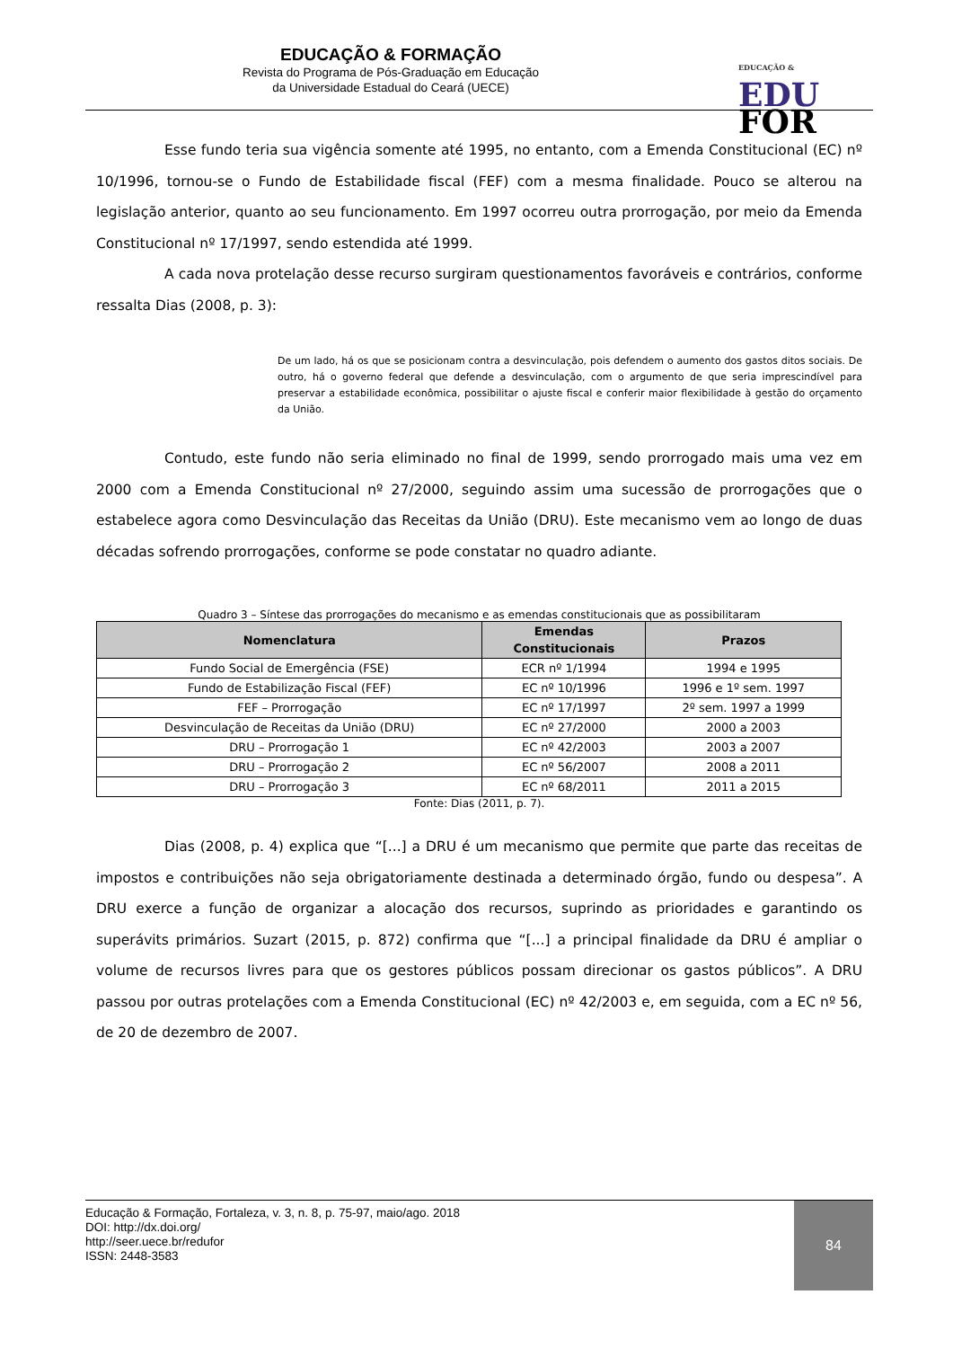EDUCAÇÃO & FORMAÇÃO
Revista do Programa de Pós-Graduação em Educação
da Universidade Estadual do Ceará (UECE)
EDUCAÇÃO &
EDU
FOR
Esse fundo teria sua vigência somente até 1995, no entanto, com a Emenda Constitucional (EC) nº 10/1996, tornou-se o Fundo de Estabilidade fiscal (FEF) com a mesma finalidade. Pouco se alterou na legislação anterior, quanto ao seu funcionamento. Em 1997 ocorreu outra prorrogação, por meio da Emenda Constitucional nº 17/1997, sendo estendida até 1999.
A cada nova protelação desse recurso surgiram questionamentos favoráveis e contrários, conforme ressalta Dias (2008, p. 3):
De um lado, há os que se posicionam contra a desvinculação, pois defendem o aumento dos gastos ditos sociais. De outro, há o governo federal que defende a desvinculação, com o argumento de que seria imprescindível para preservar a estabilidade econômica, possibilitar o ajuste fiscal e conferir maior flexibilidade à gestão do orçamento da União.
Contudo, este fundo não seria eliminado no final de 1999, sendo prorrogado mais uma vez em 2000 com a Emenda Constitucional nº 27/2000, seguindo assim uma sucessão de prorrogações que o estabelece agora como Desvinculação das Receitas da União (DRU). Este mecanismo vem ao longo de duas décadas sofrendo prorrogações, conforme se pode constatar no quadro adiante.
Quadro 3 – Síntese das prorrogações do mecanismo e as emendas constitucionais que as possibilitaram
| Nomenclatura | Emendas Constitucionais | Prazos |
| --- | --- | --- |
| Fundo Social de Emergência (FSE) | ECR nº 1/1994 | 1994 e 1995 |
| Fundo de Estabilização Fiscal (FEF) | EC nº 10/1996 | 1996 e 1º sem. 1997 |
| FEF – Prorrogação | EC nº 17/1997 | 2º sem. 1997 a 1999 |
| Desvinculação de Receitas da União (DRU) | EC nº 27/2000 | 2000 a 2003 |
| DRU – Prorrogação 1 | EC nº 42/2003 | 2003 a 2007 |
| DRU – Prorrogação 2 | EC nº 56/2007 | 2008 a 2011 |
| DRU – Prorrogação 3 | EC nº 68/2011 | 2011 a 2015 |
Fonte: Dias (2011, p. 7).
Dias (2008, p. 4) explica que “[...] a DRU é um mecanismo que permite que parte das receitas de impostos e contribuições não seja obrigatoriamente destinada a determinado órgão, fundo ou despesa”. A DRU exerce a função de organizar a alocação dos recursos, suprindo as prioridades e garantindo os superávits primários. Suzart (2015, p. 872) confirma que “[...] a principal finalidade da DRU é ampliar o volume de recursos livres para que os gestores públicos possam direcionar os gastos públicos”. A DRU passou por outras protelações com a Emenda Constitucional (EC) nº 42/2003 e, em seguida, com a EC nº 56, de 20 de dezembro de 2007.
Educação & Formação, Fortaleza, v. 3, n. 8, p. 75-97, maio/ago. 2018
DOI: http://dx.doi.org/
http://seer.uece.br/redufor
ISSN: 2448-3583
84